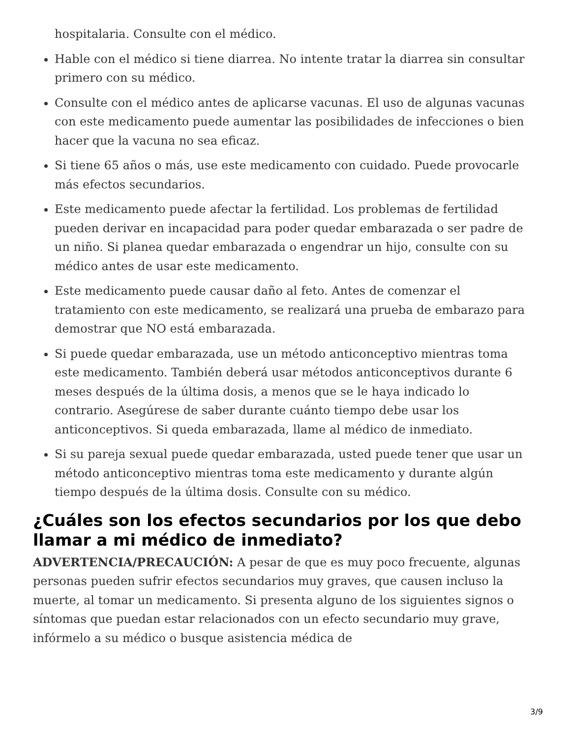hospitalaria. Consulte con el médico.
Hable con el médico si tiene diarrea. No intente tratar la diarrea sin consultar primero con su médico.
Consulte con el médico antes de aplicarse vacunas. El uso de algunas vacunas con este medicamento puede aumentar las posibilidades de infecciones o bien hacer que la vacuna no sea eficaz.
Si tiene 65 años o más, use este medicamento con cuidado. Puede provocarle más efectos secundarios.
Este medicamento puede afectar la fertilidad. Los problemas de fertilidad pueden derivar en incapacidad para poder quedar embarazada o ser padre de un niño. Si planea quedar embarazada o engendrar un hijo, consulte con su médico antes de usar este medicamento.
Este medicamento puede causar daño al feto. Antes de comenzar el tratamiento con este medicamento, se realizará una prueba de embarazo para demostrar que NO está embarazada.
Si puede quedar embarazada, use un método anticonceptivo mientras toma este medicamento. También deberá usar métodos anticonceptivos durante 6 meses después de la última dosis, a menos que se le haya indicado lo contrario. Asegúrese de saber durante cuánto tiempo debe usar los anticonceptivos. Si queda embarazada, llame al médico de inmediato.
Si su pareja sexual puede quedar embarazada, usted puede tener que usar un método anticonceptivo mientras toma este medicamento y durante algún tiempo después de la última dosis. Consulte con su médico.
¿Cuáles son los efectos secundarios por los que debo llamar a mi médico de inmediato?
ADVERTENCIA/PRECAUCIÓN: A pesar de que es muy poco frecuente, algunas personas pueden sufrir efectos secundarios muy graves, que causen incluso la muerte, al tomar un medicamento. Si presenta alguno de los siguientes signos o síntomas que puedan estar relacionados con un efecto secundario muy grave, infórmelo a su médico o busque asistencia médica de
3/9